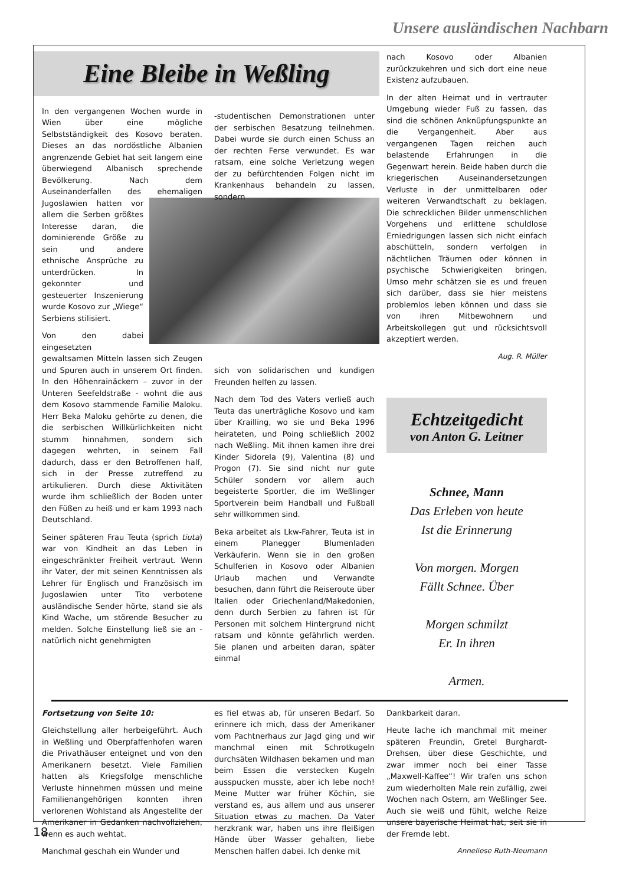Unsere ausländischen Nachbarn
Eine Bleibe in Weßling
In den vergangenen Wochen wurde in Wien über eine mögliche Selbstständigkeit des Kosovo beraten. Dieses an das nordöstliche Albanien angrenzende Gebiet hat seit langem eine überwiegend Albanisch sprechende Bevölkerung. Nach dem Auseinanderfallen des ehemaligen Jugoslawien hatten vor allem die Serben größtes Interesse daran, die dominierende Größe zu sein und andere ethnische Ansprüche zu unterdrücken. In gekonnter und gesteuerter Inszenierung wurde Kosovo zur „Wiege“ Serbiens stilisiert.
Von den dabei eingesetzten gewaltsamen Mitteln lassen sich Zeugen und Spuren auch in unserem Ort finden. In den Höhenrainäckern – zuvor in der Unteren Seefeldstraße - wohnt die aus dem Kosovo stammende Familie Maloku. Herr Beka Maloku gehörte zu denen, die die serbischen Willkürlichkeiten nicht stumm hinnahmen, sondern sich dagegen wehrten, in seinem Fall dadurch, dass er den Betroffenen half, sich in der Presse zutreffend zu artikulieren. Durch diese Aktivitäten wurde ihm schließlich der Boden unter den Füßen zu heiß und er kam 1993 nach Deutschland.
Seiner späteren Frau Teuta (sprich tiuta) war von Kindheit an das Leben in eingeschränkter Freiheit vertraut. Wenn ihr Vater, der mit seinen Kenntnissen als Lehrer für Englisch und Französisch im Jugoslawien unter Tito verbotene ausländische Sender hörte, stand sie als Kind Wache, um störende Besucher zu melden. Solche Einstellung ließ sie an - natürlich nicht genehmigten
-studentischen Demonstrationen unter der serbischen Besatzung teilnehmen. Dabei wurde sie durch einen Schuss an der rechten Ferse verwundet. Es war ratsam, eine solche Verletzung wegen der zu befürchtenden Folgen nicht im Krankenhaus behandeln zu lassen, sondern
sich von solidarischen und kundigen Freunden helfen zu lassen.
Nach dem Tod des Vaters verließ auch Teuta das unerträgliche Kosovo und kam über Krailling, wo sie und Beka 1996 heirateten, und Poing schließlich 2002 nach Weßling. Mit ihnen kamen ihre drei Kinder Sidorela (9), Valentina (8) und Progon (7). Sie sind nicht nur gute Schüler sondern vor allem auch begeisterte Sportler, die im Weßlinger Sportverein beim Handball und Fußball sehr willkommen sind.
Beka arbeitet als Lkw-Fahrer, Teuta ist in einem Planegger Blumenladen Verkäuferin. Wenn sie in den großen Schulferien in Kosovo oder Albanien Urlaub machen und Verwandte besuchen, dann führt die Reiseroute über Italien oder Griechenland/Makedonien, denn durch Serbien zu fahren ist für Personen mit solchem Hintergrund nicht ratsam und könnte gefährlich werden. Sie planen und arbeiten daran, später einmal
nach Kosovo oder Albanien zurückzukehren und sich dort eine neue Existenz aufzubauen.
In der alten Heimat und in vertrauter Umgebung wieder Fuß zu fassen, das sind die schönen Anknüpfungspunkte an die Vergangenheit. Aber aus vergangenen Tagen reichen auch belastende Erfahrungen in die Gegenwart herein. Beide haben durch die kriegerischen Auseinandersetzungen Verluste in der unmittelbaren oder weiteren Verwandtschaft zu beklagen. Die schrecklichen Bilder unmenschlichen Vorgehens und erlittene schuldlose Erniedrigungen lassen sich nicht einfach abschütteln, sondern verfolgen in nächtlichen Träumen oder können in psychische Schwierigkeiten bringen. Umso mehr schätzen sie es und freuen sich darüber, dass sie hier meistens problemlos leben können und dass sie von ihren Mitbewohnern und Arbeitskollegen gut und rücksichtsvoll akzeptiert werden.
Aug. R. Müller
Echtzeitgedicht
von Anton G. Leitner
Schnee, Mann
Das Erleben von heute
Ist die Erinnerung
Von morgen. Morgen
Fällt Schnee. Über
Morgen schmilzt
Er. In ihren
Armen.
Fortsetzung von Seite 10:
Gleichstellung aller herbeigeführt. Auch in Weßling und Oberpfaffenhofen waren die Privathäuser enteignet und von den Amerikanern besetzt. Viele Familien hatten als Kriegsfolge menschliche Verluste hinnehmen müssen und meine Familienangehörigen konnten ihren verlorenen Wohlstand als Angestellte der Amerikaner in Gedanken nachvollziehen, wenn es auch wehtat.
Manchmal geschah ein Wunder und
es fiel etwas ab, für unseren Bedarf. So erinnere ich mich, dass der Amerikaner vom Pachtnerhaus zur Jagd ging und wir manchmal einen mit Schrotkugeln durchsäten Wildhasen bekamen und man beim Essen die verstecken Kugeln ausspucken musste, aber ich lebe noch! Meine Mutter war früher Köchin, sie verstand es, aus allem und aus unserer Situation etwas zu machen. Da Vater herzkrank war, haben uns ihre fleißigen Hände über Wasser gehalten, liebe Menschen halfen dabei. Ich denke mit
Dankbarkeit daran.
Heute lache ich manchmal mit meiner späteren Freundin, Gretel Burghardt-Drehsen, über diese Geschichte, und zwar immer noch bei einer Tasse „Maxwell-Kaffee“! Wir trafen uns schon zum wiederholten Male rein zufällig, zwei Wochen nach Ostern, am Weßlinger See. Auch sie weiß und fühlt, welche Reize unsere bayerische Heimat hat, seit sie in der Fremde lebt.
Anneliese Ruth-Neumann
18